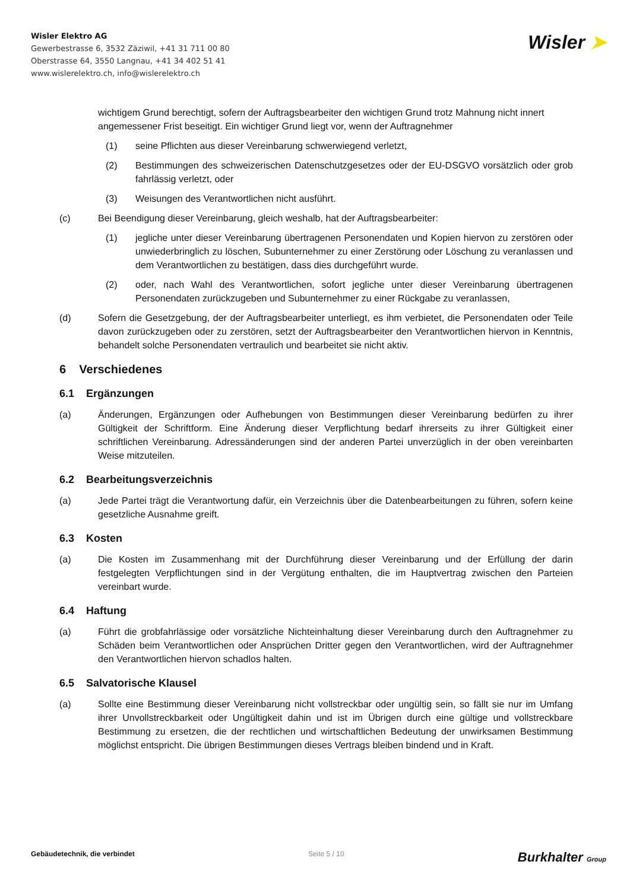Wisler Elektro AG
Gewerbestrasse 6, 3532 Zäziwil, +41 31 711 00 80
Oberstrasse 64, 3550 Langnau, +41 34 402 51 41
www.wislerelektro.ch, info@wislerelektro.ch
Wisler ➤
wichtigem Grund berechtigt, sofern der Auftragsbearbeiter den wichtigen Grund trotz Mahnung nicht innert angemessener Frist beseitigt. Ein wichtiger Grund liegt vor, wenn der Auftragnehmer
(1) seine Pflichten aus dieser Vereinbarung schwerwiegend verletzt,
(2) Bestimmungen des schweizerischen Datenschutzgesetzes oder der EU-DSGVO vorsätzlich oder grob fahrlässig verletzt, oder
(3) Weisungen des Verantwortlichen nicht ausführt.
(c) Bei Beendigung dieser Vereinbarung, gleich weshalb, hat der Auftragsbearbeiter:
(1) jegliche unter dieser Vereinbarung übertragenen Personendaten und Kopien hiervon zu zerstören oder unwiederbringlich zu löschen, Subunternehmer zu einer Zerstörung oder Löschung zu veranlassen und dem Verantwortlichen zu bestätigen, dass dies durchgeführt wurde.
(2) oder, nach Wahl des Verantwortlichen, sofort jegliche unter dieser Vereinbarung übertragenen Personendaten zurückzugeben und Subunternehmer zu einer Rückgabe zu veranlassen,
(d) Sofern die Gesetzgebung, der der Auftragsbearbeiter unterliegt, es ihm verbietet, die Personendaten oder Teile davon zurückzugeben oder zu zerstören, setzt der Auftragsbearbeiter den Verantwortlichen hiervon in Kenntnis, behandelt solche Personendaten vertraulich und bearbeitet sie nicht aktiv.
6 Verschiedenes
6.1 Ergänzungen
(a) Änderungen, Ergänzungen oder Aufhebungen von Bestimmungen dieser Vereinbarung bedürfen zu ihrer Gültigkeit der Schriftform. Eine Änderung dieser Verpflichtung bedarf ihrerseits zu ihrer Gültigkeit einer schriftlichen Vereinbarung. Adressänderungen sind der anderen Partei unverzüglich in der oben vereinbarten Weise mitzuteilen.
6.2 Bearbeitungsverzeichnis
(a) Jede Partei trägt die Verantwortung dafür, ein Verzeichnis über die Datenbearbeitungen zu führen, sofern keine gesetzliche Ausnahme greift.
6.3 Kosten
(a) Die Kosten im Zusammenhang mit der Durchführung dieser Vereinbarung und der Erfüllung der darin festgelegten Verpflichtungen sind in der Vergütung enthalten, die im Hauptvertrag zwischen den Parteien vereinbart wurde.
6.4 Haftung
(a) Führt die grobfahrlässige oder vorsätzliche Nichteinhaltung dieser Vereinbarung durch den Auftragnehmer zu Schäden beim Verantwortlichen oder Ansprüchen Dritter gegen den Verantwortlichen, wird der Auftragnehmer den Verantwortlichen hiervon schadlos halten.
6.5 Salvatorische Klausel
(a) Sollte eine Bestimmung dieser Vereinbarung nicht vollstreckbar oder ungültig sein, so fällt sie nur im Umfang ihrer Unvollstreckbarkeit oder Ungültigkeit dahin und ist im Übrigen durch eine gültige und vollstreckbare Bestimmung zu ersetzen, die der rechtlichen und wirtschaftlichen Bedeutung der unwirksamen Bestimmung möglichst entspricht. Die übrigen Bestimmungen dieses Vertrags bleiben bindend und in Kraft.
Gebäudetechnik, die verbindet Seite 5 / 10 Burkhalter Group